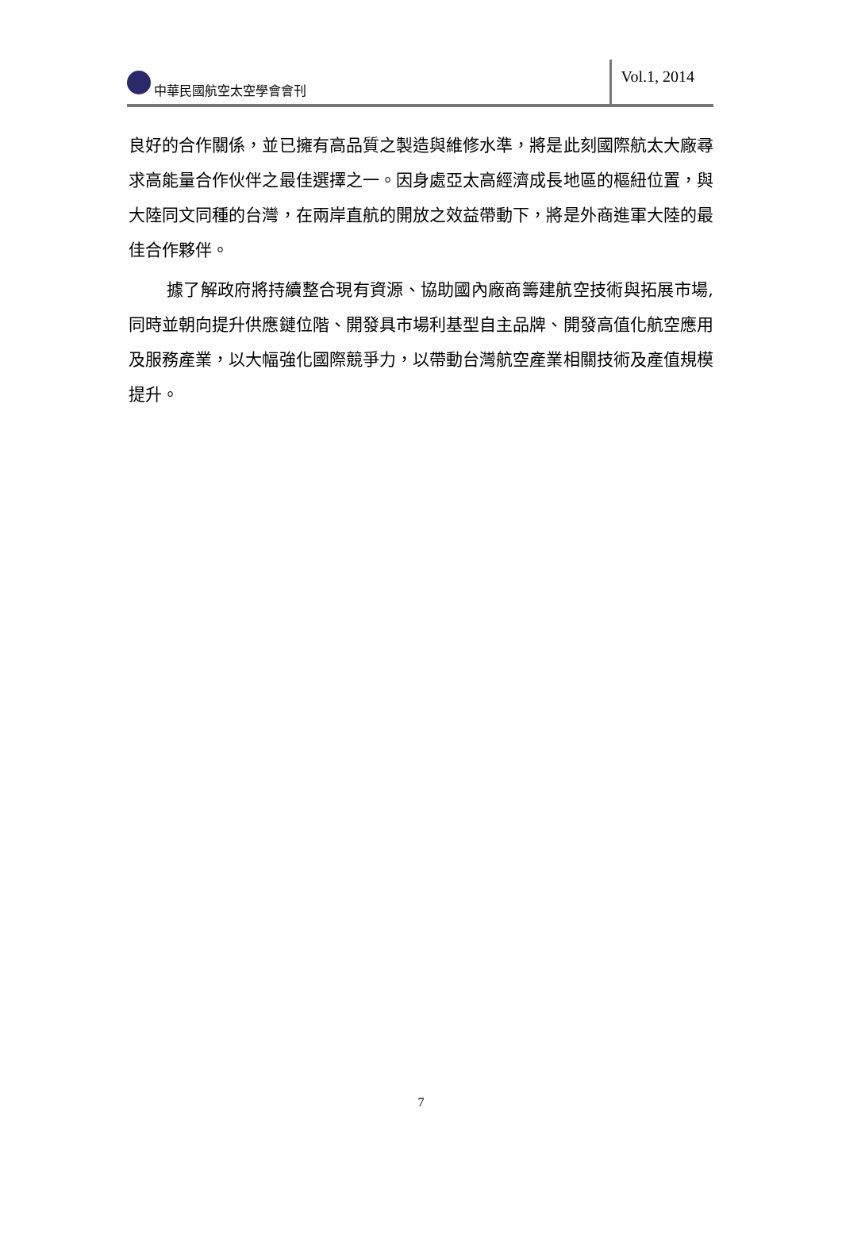中華民國航空太空學會會刊
Vol.1, 2014
良好的合作關係，並已擁有高品質之製造與維修水準，將是此刻國際航太大廠尋求高能量合作伙伴之最佳選擇之一。因身處亞太高經濟成長地區的樞紐位置，與大陸同文同種的台灣，在兩岸直航的開放之效益帶動下，將是外商進軍大陸的最佳合作夥伴。
據了解政府將持續整合現有資源、協助國內廠商籌建航空技術與拓展市場,同時並朝向提升供應鏈位階、開發具市場利基型自主品牌、開發高值化航空應用及服務產業，以大幅強化國際競爭力，以帶動台灣航空產業相關技術及產值規模提升。
7